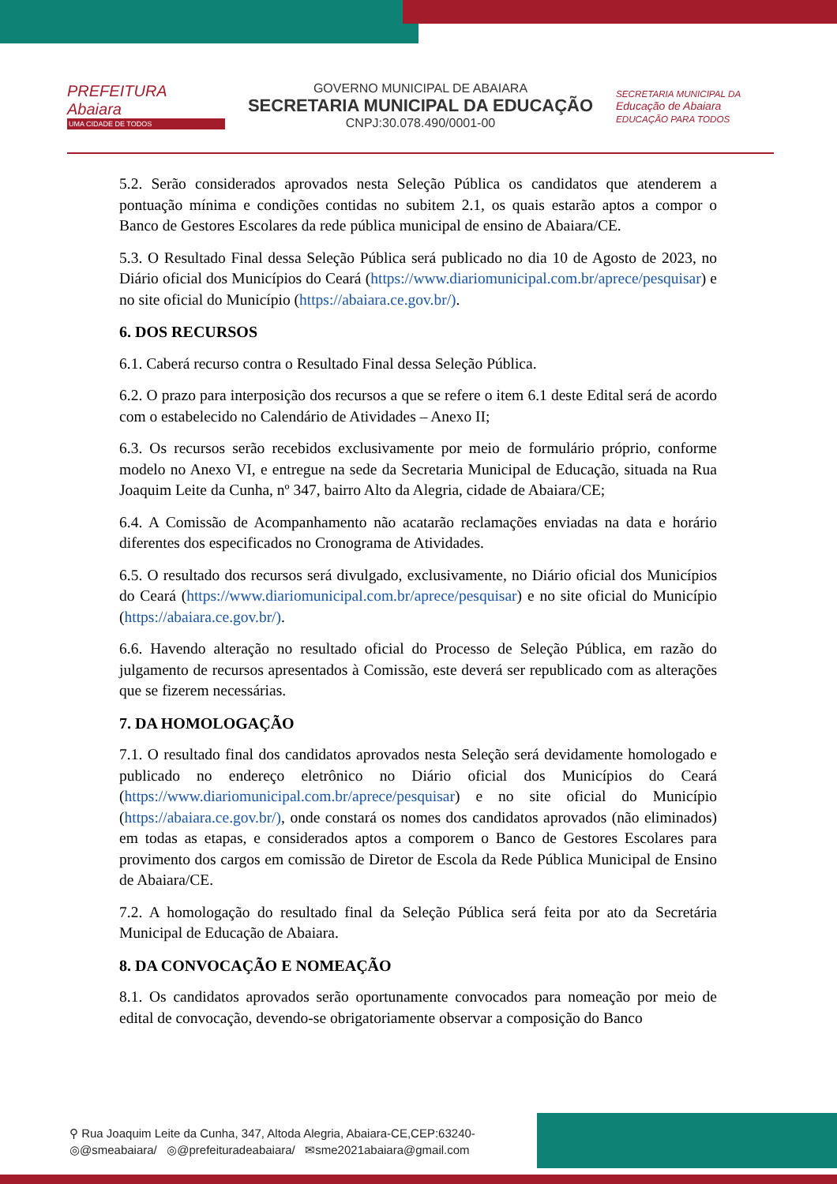PREFEITURA
Abaiara
UMA CIDADE DE TODOS
GOVERNO MUNICIPAL DE ABAIARA
SECRETARIA MUNICIPAL DA EDUCAÇÃO
CNPJ:30.078.490/0001-00
SECRETARIA MUNICIPAL DA
Educação de Abaiara
EDUCAÇÃO PARA TODOS
5.2. Serão considerados aprovados nesta Seleção Pública os candidatos que atenderem a pontuação mínima e condições contidas no subitem 2.1, os quais estarão aptos a compor o Banco de Gestores Escolares da rede pública municipal de ensino de Abaiara/CE.
5.3. O Resultado Final dessa Seleção Pública será publicado no dia 10 de Agosto de 2023, no Diário oficial dos Municípios do Ceará (https://www.diariomunicipal.com.br/aprece/pesquisar) e no site oficial do Município (https://abaiara.ce.gov.br/).
6. DOS RECURSOS
6.1. Caberá recurso contra o Resultado Final dessa Seleção Pública.
6.2. O prazo para interposição dos recursos a que se refere o item 6.1 deste Edital será de acordo com o estabelecido no Calendário de Atividades – Anexo II;
6.3. Os recursos serão recebidos exclusivamente por meio de formulário próprio, conforme modelo no Anexo VI, e entregue na sede da Secretaria Municipal de Educação, situada na Rua Joaquim Leite da Cunha, nº 347, bairro Alto da Alegria, cidade de Abaiara/CE;
6.4. A Comissão de Acompanhamento não acatarão reclamações enviadas na data e horário diferentes dos especificados no Cronograma de Atividades.
6.5. O resultado dos recursos será divulgado, exclusivamente, no Diário oficial dos Municípios do Ceará (https://www.diariomunicipal.com.br/aprece/pesquisar) e no site oficial do Município (https://abaiara.ce.gov.br/).
6.6. Havendo alteração no resultado oficial do Processo de Seleção Pública, em razão do julgamento de recursos apresentados à Comissão, este deverá ser republicado com as alterações que se fizerem necessárias.
7. DA HOMOLOGAÇÃO
7.1. O resultado final dos candidatos aprovados nesta Seleção será devidamente homologado e publicado no endereço eletrônico no Diário oficial dos Municípios do Ceará (https://www.diariomunicipal.com.br/aprece/pesquisar) e no site oficial do Município (https://abaiara.ce.gov.br/), onde constará os nomes dos candidatos aprovados (não eliminados) em todas as etapas, e considerados aptos a comporem o Banco de Gestores Escolares para provimento dos cargos em comissão de Diretor de Escola da Rede Pública Municipal de Ensino de Abaiara/CE.
7.2. A homologação do resultado final da Seleção Pública será feita por ato da Secretária Municipal de Educação de Abaiara.
8. DA CONVOCAÇÃO E NOMEAÇÃO
8.1. Os candidatos aprovados serão oportunamente convocados para nomeação por meio de edital de convocação, devendo-se obrigatoriamente observar a composição do Banco
⚲ Rua Joaquim Leite da Cunha, 347, Altoda Alegria, Abaiara-CE,CEP:63240-
◎@smeabaiara/ ◎@prefeituradeabaiara/ ✉sme2021abaiara@gmail.com